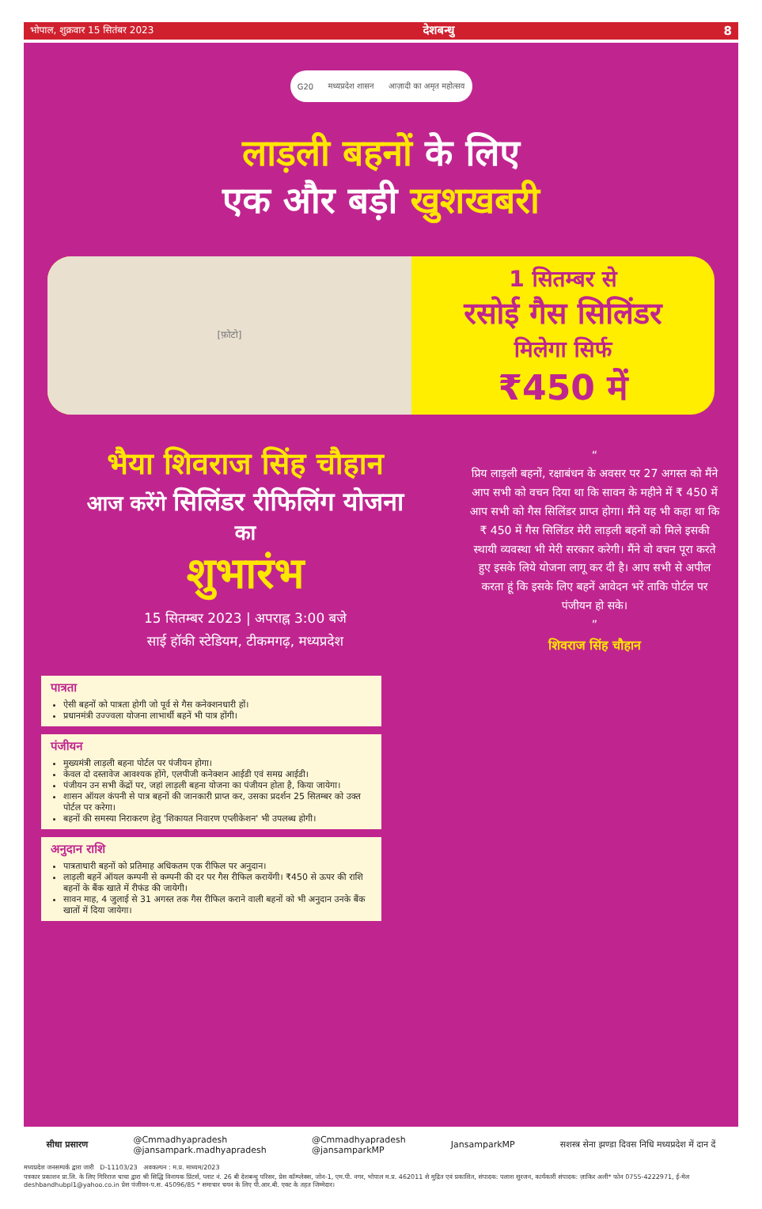भोपाल, शुक्रवार 15 सितंबर 2023 देशबन्धु 8
G20 मध्यप्रदेश शासन आज़ादी का अमृत महोत्सव
लाड़ली बहनों के लिए
एक और बड़ी खुशखबरी
[फ़ोटो]
1 सितम्बर से
रसोई गैस सिलिंडर
मिलेगा सिर्फ
₹450 में
भैया शिवराज सिंह चौहान
आज करेंगे सिलिंडर रीफिलिंग योजना
का
शुभारंभ
15 सितम्बर 2023 | अपराह्न 3:00 बजे
साई हॉकी स्टेडियम, टीकमगढ़, मध्यप्रदेश
“
प्रिय लाड़ली बहनों, रक्षाबंधन के अवसर पर 27 अगस्त को मैंने आप सभी को वचन दिया था कि सावन के महीने में ₹ 450 में आप सभी को गैस सिलिंडर प्राप्त होगा। मैंने यह भी कहा था कि ₹ 450 में गैस सिलिंडर मेरी लाड़ली बहनों को मिले इसकी स्थायी व्यवस्था भी मेरी सरकार करेगी। मैंने वो वचन पूरा करते हुए इसके लिये योजना लागू कर दी है। आप सभी से अपील करता हूं कि इसके लिए बहनें आवेदन भरें ताकि पोर्टल पर पंजीयन हो सके।
”
शिवराज सिंह चौहान
पात्रता
ऐसी बहनों को पात्रता होगी जो पूर्व से गैस कनेक्शनधारी हों।
प्रधानमंत्री उज्ज्वला योजना लाभार्थी बहनें भी पात्र होंगी।
पंजीयन
मुख्यमंत्री लाड़ली बहना पोर्टल पर पंजीयन होगा।
केवल दो दस्तावेज आवश्यक होंगे, एलपीजी कनेक्शन आईडी एवं समग्र आईडी।
पंजीयन उन सभी केंद्रों पर, जहां लाड़ली बहना योजना का पंजीयन होता है, किया जायेगा।
शासन ऑयल कंपनी से पात्र बहनों की जानकारी प्राप्त कर, उसका प्रदर्शन 25 सितम्बर को उक्त पोर्टल पर करेगा।
बहनों की समस्या निराकरण हेतु 'शिकायत निवारण एप्लीकेशन' भी उपलब्ध होगी।
अनुदान राशि
पात्रताधारी बहनों को प्रतिमाह अधिकतम एक रीफिल पर अनुदान।
लाड़ली बहनें ऑयल कम्पनी से कम्पनी की दर पर गैस रीफिल करायेंगी। ₹450 से ऊपर की राशि बहनों के बैंक खाते में रीफंड की जायेगी।
सावन माह, 4 जुलाई से 31 अगस्त तक गैस रीफिल कराने वाली बहनों को भी अनुदान उनके बैंक खातों में दिया जायेगा।
सीधा प्रसारण @Cmmadhyapradesh
@jansampark.madhyapradesh @Cmmadhyapradesh
@jansamparkMP JansamparkMP सशस्त्र सेना झण्डा दिवस निधि मध्यप्रदेश में दान दें
मध्यप्रदेश जनसम्पर्क द्वारा जारी D-11103/23 अवकल्पन : म.प्र. माध्यम/2023
पत्रकार प्रकाशन प्रा.लि. के लिए गिरिराज चाचा द्वारा श्री सिद्धि विनायक प्रिंटर्स, प्लाट नं. 26 बी देशबन्धु परिसर, प्रेस कॉम्प्लेक्स, जोन-1, एम.पी. नगर, भोपाल म.प्र. 462011 से मुद्रित एवं प्रकाशित, संपादक: पलाश सुरजन, कार्यकारी संपादक: ज़ाकिर अली* फोन 0755-4222971, ई-मेल deshbandhubpl1@yahoo.co.in प्रेस पंजीयन-प.स. 45096/85 * समाचार चयन के लिए पी.आर.बी. एक्ट के तहत जिम्मेदार।